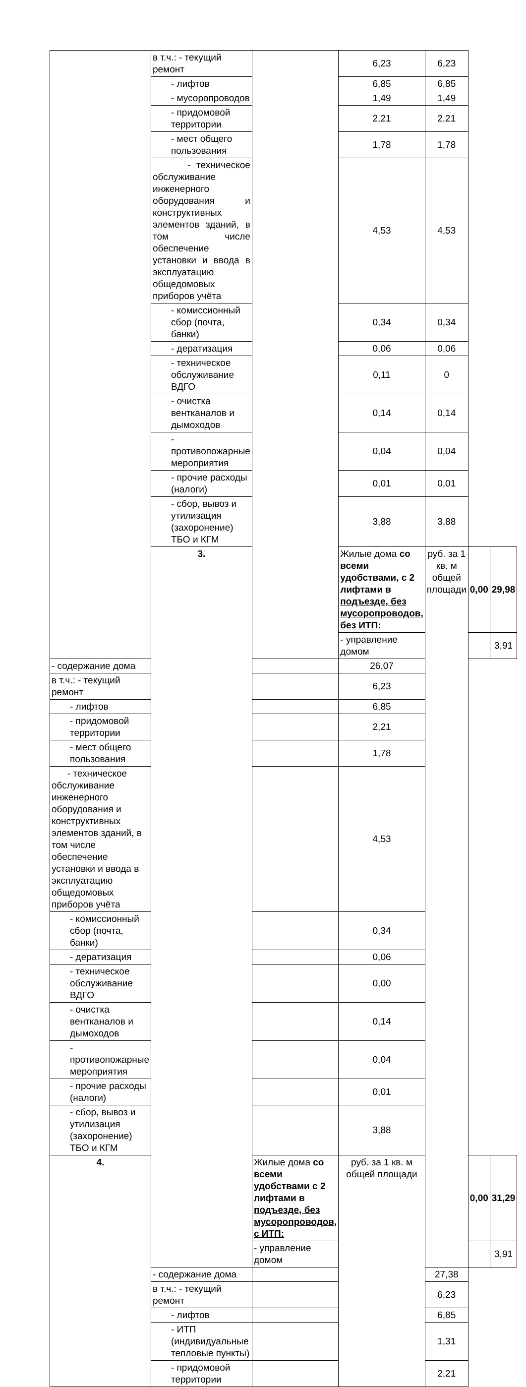| | в т.ч.: - текущий ремонт | | 6,23 | 6,23 | | |
| | - лифтов | | 6,85 | 6,85 | | |
| | - мусоропроводов | | 1,49 | 1,49 | | |
| | - придомовой территории | | 2,21 | 2,21 | | |
| | - мест общего пользования | | 1,78 | 1,78 | | |
| | - техническое обслуживание инженерного оборудования и конструктивных элементов зданий, в том числе обеспечение установки и ввода в эксплуатацию общедомовых приборов учёта | | 4,53 | 4,53 | | |
| | - комиссионный сбор (почта, банки) | | 0,34 | 0,34 | | |
| | - дератизация | | 0,06 | 0,06 | | |
| | - техническое обслуживание ВДГО | | 0,11 | 0 | | |
| | - очистка вентканалов и дымоходов | | 0,14 | 0,14 | | |
| | - противопожарные мероприятия | | 0,04 | 0,04 | | |
| | - прочие расходы (налоги) | | 0,01 | 0,01 | | |
| | - сбор, вывоз и утилизация (захоронение) ТБО и КГМ | | 3,88 | 3,88 | | |
| | 3. | | Жилые дома со всеми удобствами, с 2 лифтами в подъезде, без мусоропроводов, без ИТП: | руб. за 1 кв. м общей площади | 0,00 | 29,98 |
| | | | - управление домом | | | 3,91 |
| - содержание дома | | | 26,07 | | | |
| в т.ч.: - текущий ремонт | | | 6,23 | | | |
| - лифтов | | | 6,85 | | | |
| - придомовой территории | | | 2,21 | | | |
| - мест общего пользования | | | 1,78 | | | |
| - техническое обслуживание инженерного оборудования и конструктивных элементов зданий, в том числе обеспечение установки и ввода в эксплуатацию общедомовых приборов учёта | | | 4,53 | | | |
| - комиссионный сбор (почта, банки) | | | 0,34 | | | |
| - дератизация | | | 0,06 | | | |
| - техническое обслуживание ВДГО | | | 0,00 | | | |
| - очистка вентканалов и дымоходов | | | 0,14 | | | |
| - противопожарные мероприятия | | | 0,04 | | | |
| - прочие расходы (налоги) | | | 0,01 | | | |
| - сбор, вывоз и утилизация (захоронение) ТБО и КГМ | | | 3,88 | | | |
| 4. | | Жилые дома со всеми удобствами с 2 лифтами в подъезде, без мусоропроводов, с ИТП: | руб. за 1 кв. м общей площади | | 0,00 | 31,29 |
| | | - управление домом | | | | 3,91 |
| | - содержание дома | | | 27,38 | | |
| | в т.ч.: - текущий ремонт | | | 6,23 | | |
| | - лифтов | | | 6,85 | | |
| | - ИТП (индивидуальные тепловые пункты) | | | 1,31 | | |
| | - придомовой территории | | | 2,21 | | |